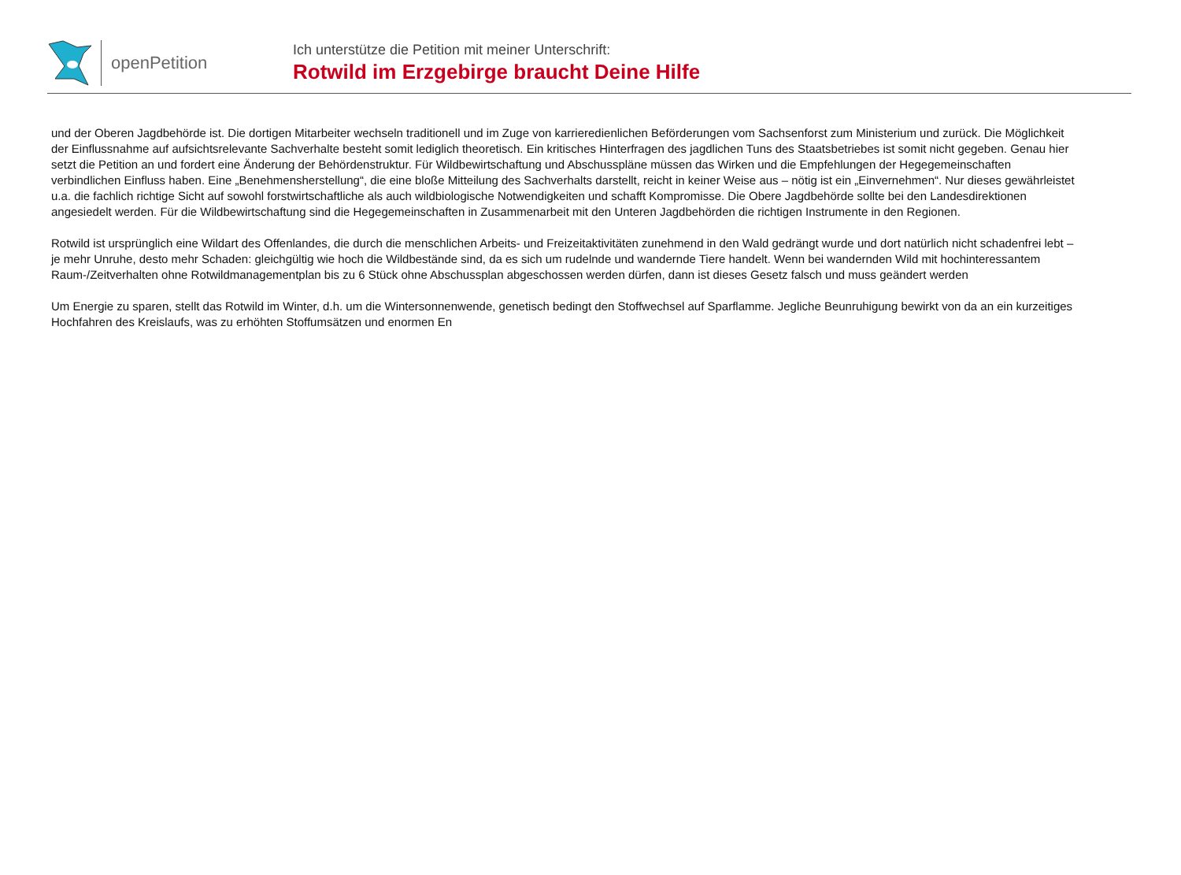openPetition
Ich unterstütze die Petition mit meiner Unterschrift:
Rotwild im Erzgebirge braucht Deine Hilfe
und der Oberen Jagdbehörde ist. Die dortigen Mitarbeiter wechseln traditionell und im Zuge von karrieredienlichen Beförderungen vom Sachsenforst zum Ministerium und zurück. Die Möglichkeit der Einflussnahme auf aufsichtsrelevante Sachverhalte besteht somit lediglich theoretisch. Ein kritisches Hinterfragen des jagdlichen Tuns des Staatsbetriebes ist somit nicht gegeben. Genau hier setzt die Petition an und fordert eine Änderung der Behördenstruktur. Für Wildbewirtschaftung und Abschusspläne müssen das Wirken und die Empfehlungen der Hegegemeinschaften verbindlichen Einfluss haben. Eine „Benehmensherstellung“, die eine bloße Mitteilung des Sachverhalts darstellt, reicht in keiner Weise aus – nötig ist ein „Einvernehmen“. Nur dieses gewährleistet u.a. die fachlich richtige Sicht auf sowohl forstwirtschaftliche als auch wildbiologische Notwendigkeiten und schafft Kompromisse. Die Obere Jagdbehörde sollte bei den Landesdirektionen angesiedelt werden. Für die Wildbewirtschaftung sind die Hegegemeinschaften in Zusammenarbeit mit den Unteren Jagdbehörden die richtigen Instrumente in den Regionen.
Rotwild ist ursprünglich eine Wildart des Offenlandes, die durch die menschlichen Arbeits- und Freizeitaktivitäten zunehmend in den Wald gedrängt wurde und dort natürlich nicht schadenfrei lebt – je mehr Unruhe, desto mehr Schaden: gleichgültig wie hoch die Wildbestände sind, da es sich um rudelnde und wandernde Tiere handelt. Wenn bei wandernden Wild mit hochinteressantem Raum-/Zeitverhalten ohne Rotwildmanagementplan bis zu 6 Stück ohne Abschussplan abgeschossen werden dürfen, dann ist dieses Gesetz falsch und muss geändert werden
Um Energie zu sparen, stellt das Rotwild im Winter, d.h. um die Wintersonnenwende, genetisch bedingt den Stoffwechsel auf Sparflamme. Jegliche Beunruhigung bewirkt von da an ein kurzeitiges Hochfahren des Kreislaufs, was zu erhöhten Stoffumsätzen und enormen En